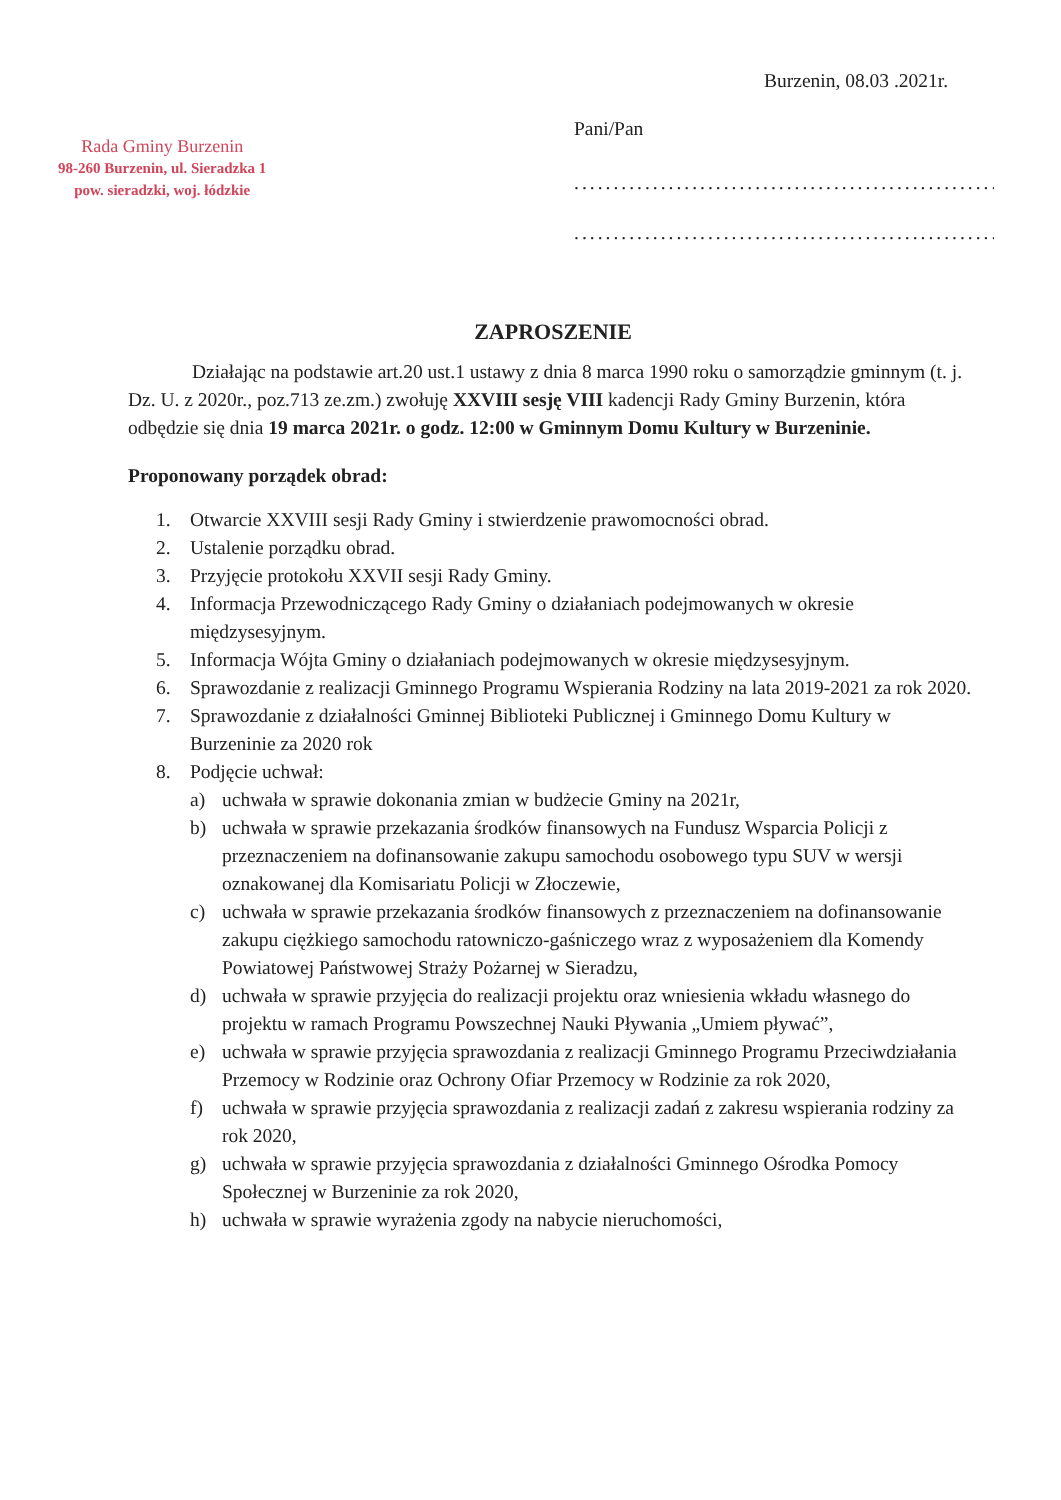Burzenin, 08.03 .2021r.
Pani/Pan
.............................................................
.............................................................
Rada Gminy Burzenin
98-260 Burzenin, ul. Sieradzka 1
pow. sieradzki, woj. łódzkie
ZAPROSZENIE
Działając na podstawie art.20 ust.1 ustawy z dnia 8 marca 1990 roku o samorządzie gminnym (t. j. Dz. U. z 2020r., poz.713 ze.zm.) zwołuję XXVIII sesję VIII kadencji Rady Gminy Burzenin, która odbędzie się dnia 19 marca 2021r. o godz. 12:00 w Gminnym Domu Kultury w Burzeninie.
Proponowany porządek obrad:
1. Otwarcie XXVIII sesji Rady Gminy i stwierdzenie prawomocności obrad.
2. Ustalenie porządku obrad.
3. Przyjęcie protokołu XXVII sesji Rady Gminy.
4. Informacja Przewodniczącego Rady Gminy o działaniach podejmowanych w okresie międzysesyjnym.
5. Informacja Wójta Gminy o działaniach podejmowanych w okresie międzysesyjnym.
6. Sprawozdanie z realizacji Gminnego Programu Wspierania Rodziny na lata 2019-2021 za rok 2020.
7. Sprawozdanie z działalności Gminnej Biblioteki Publicznej i Gminnego Domu Kultury w Burzeninie za 2020 rok
8. Podjęcie uchwał:
a) uchwała w sprawie dokonania zmian w budżecie Gminy na 2021r,
b) uchwała w sprawie przekazania środków finansowych na Fundusz Wsparcia Policji z przeznaczeniem na dofinansowanie zakupu samochodu osobowego typu SUV w wersji oznakowanej dla Komisariatu Policji w Złoczewie,
c) uchwała w sprawie przekazania środków finansowych z przeznaczeniem na dofinansowanie zakupu ciężkiego samochodu ratowniczo-gaśniczego wraz z wyposażeniem dla Komendy Powiatowej Państwowej Straży Pożarnej w Sieradzu,
d) uchwała w sprawie przyjęcia do realizacji projektu oraz wniesienia wkładu własnego do projektu w ramach Programu Powszechnej Nauki Pływania „Umiem pływać”,
e) uchwała w sprawie przyjęcia sprawozdania z realizacji Gminnego Programu Przeciwdziałania Przemocy w Rodzinie oraz Ochrony Ofiar Przemocy w Rodzinie za rok 2020,
f) uchwała w sprawie przyjęcia sprawozdania z realizacji zadań z zakresu wspierania rodziny za rok 2020,
g) uchwała w sprawie przyjęcia sprawozdania z działalności Gminnego Ośrodka Pomocy Społecznej w Burzeninie za rok 2020,
h) uchwała w sprawie wyrażenia zgody na nabycie nieruchomości,